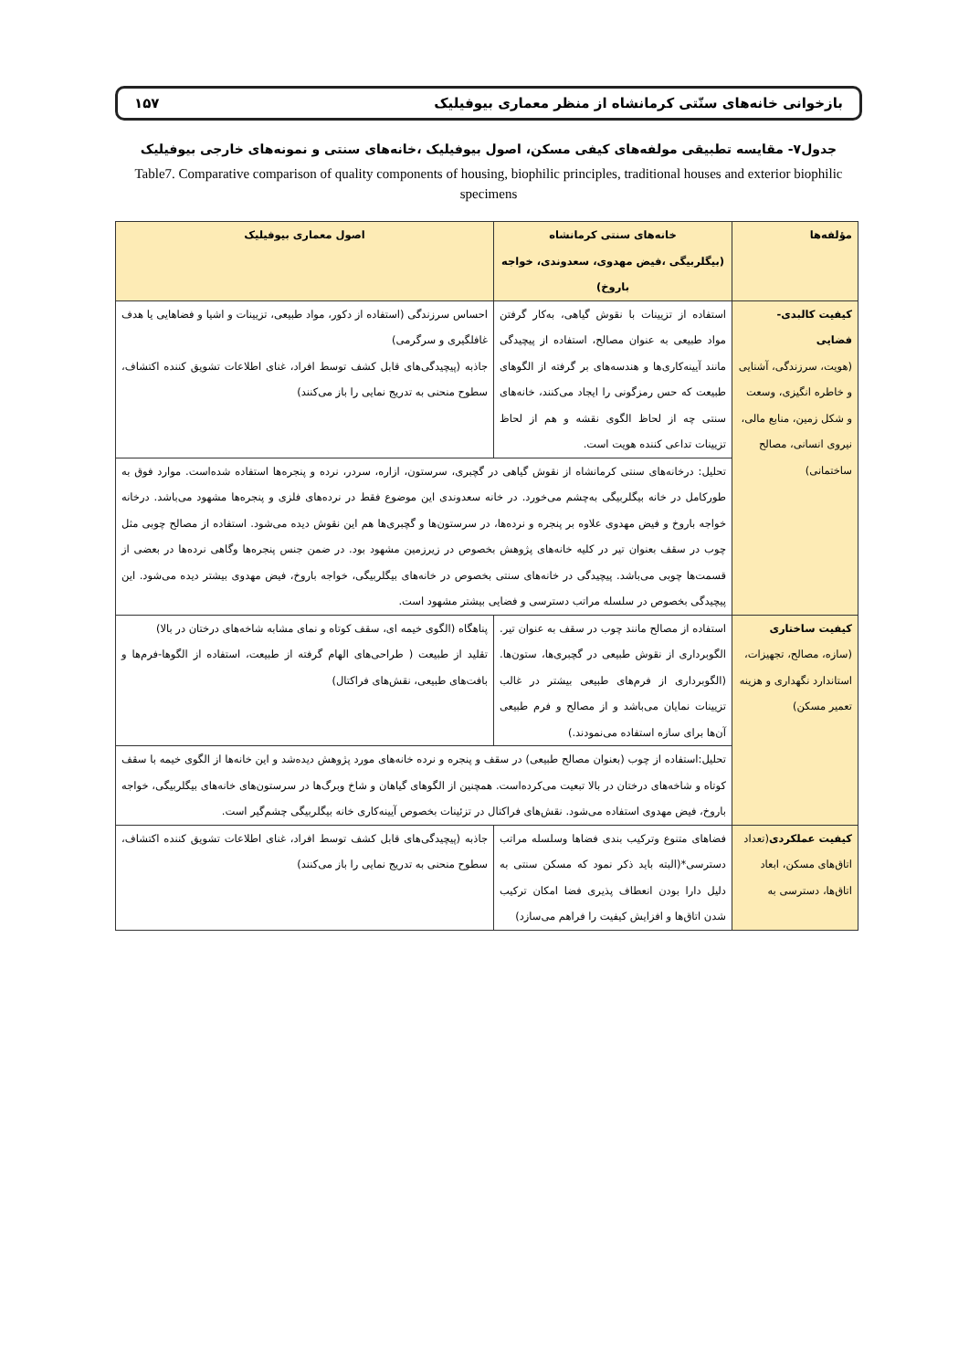بازخوانی خانه‌های سنّتی کرمانشاه از منظر معماری بیوفیلیک ۱۵۷
جدول۷- مقایسه تطبیقی مولفه‌های کیفی مسکن، اصول بیوفیلیک ،خانه‌های سنتی و نمونه‌های خارجی بیوفیلیک
Table7. Comparative comparison of quality components of housing, biophilic principles, traditional houses and exterior biophilic specimens
| مؤلفه‌ها | خانه‌های سنتی کرمانشاه (بیگلربیگی ،فیض مهدوی، سعدوندی، خواجه باروخ) | اصول معماری بیوفیلیک |
| --- | --- | --- |
| کیفیت کالبدی- فضایی (هویت، سرزندگی، آشنایی و خاطره انگیزی، وسعت و شکل زمین، منابع مالی، نیروی انسانی، مصالح ساختمانی) | استفاده از تزیینات با نقوش گیاهی، به‌کار گرفتن مواد طبیعی به عنوان مصالح، استفاده از پیچیدگی مانند آیینه‌کاری‌ها و هندسه‌های بر گرفته از الگوهای طبیعت که حس رمزگونی را ایجاد می‌کنند، خانه‌های سنتی چه از لحاظ الگوی نقشه و هم از لحاظ تزیینات تداعی کننده هویت است. | احساس سرزندگی (استفاده از دکور، مواد طبیعی، تزیینات و اشیا و فضاهایی یا هدف غافلگیری و سرگرمی) جاذبه (پیچیدگی‌های قابل کشف توسط افراد، غنای اطلاعات تشویق کننده اکتشاف، سطوح منحنی به تدریج نمایی را باز می‌کنند) |
| | تحلیل: درخانه‌های سنتی کرمانشاه از نقوش گیاهی در گچبری، سرستون، ازاره، سردر، نرده و پنجره‌ها استفاده شده‌است. موارد فوق به طورکامل در خانه بیگلربیگی به‌چشم می‌خورد. در خانه سعدوندی این موضوع فقط در نرده‌های فلزی و پنجره‌ها مشهود می‌باشد. درخانه خواجه باروخ و فیض مهدوی علاوه بر پنجره و نرده‌ها، در سرستون‌ها و گچبری‌ها هم این نقوش دیده می‌شود. استفاده از مصالح چوبی مثل چوب در سقف بعنوان تیر در کلیه خانه‌های پژوهش بخصوص در زیرزمین مشهود بود. در ضمن جنس پنجره‌ها وگاهی نرده‌ها در بعضی از قسمت‌ها چوبی می‌باشد. پیچیدگی در خانه‌های سنتی بخصوص در خانه‌های بیگلربیگی، خواجه باروخ، فیض مهدوی بیشتر دیده می‌شود. این پیچیدگی بخصوص در سلسله مراتب دسترسی و فضایی بیشتر مشهود است. | |
| کیفیت ساختاری (سازه، مصالح، تجهیزات، استاندارد نگهداری و هزینه تعمیر مسکن) | استفاده از مصالح مانند چوب در سقف به عنوان تیر. الگوبرداری از نقوش طبیعی در گچبری‌ها، ستون‌ها. (الگوبرداری از فرم‌های طبیعی بیشتر در غالب تزیینات نمایان می‌باشد و از مصالح و فرم طبیعی آن‌ها برای سازه استفاده می‌نمودند.) | پناهگاه (الگوی خیمه ای، سقف کوتاه و نمای مشابه شاخه‌های درختان در بالا) تقلید از طبیعت ( طراحی‌های الهام گرفته از طبیعت، استفاده از الگوها-فرم‌ها و بافت‌های طبیعی، نقش‌های فراکتال) |
| | تحلیل:استفاده از چوب (بعنوان مصالح طبیعی) در سقف و پنجره و نرده خانه‌های مورد پژوهش دیده‌شد و این خانه‌ها از الگوی خیمه با سقف کوتاه و شاخه‌های درختان در بالا تبعیت می‌کرده‌است. همچنین از الگوهای گیاهان و شاخ وبرگ‌ها در سرستون‌های خانه‌های بیگلربیگی، خواجه باروخ، فیض مهدوی استفاده می‌شود. نقش‌های فراکتال در تزئینات بخصوص آیینه‌کاری خانه بیگلربیگی چشم‌گیر است. | |
| کیفیت عملکردی (تعداد اتاق‌های مسکن، ابعاد اتاق‌ها، دسترسی به | فضاهای متنوع وترکیب بندی فضاها وسلسله مراتب دسترسی*(البته باید ذکر نمود که مسکن سنتی به دلیل دارا بودن انعطاف پذیری فضا امکان ترکیب شدن اتاق‌ها و افزایش کیفیت را فراهم می‌سازد) | جاذبه (پیچیدگی‌های قابل کشف توسط افراد، غنای اطلاعات تشویق کننده اکتشاف، سطوح منحنی به تدریج نمایی را باز می‌کنند) |